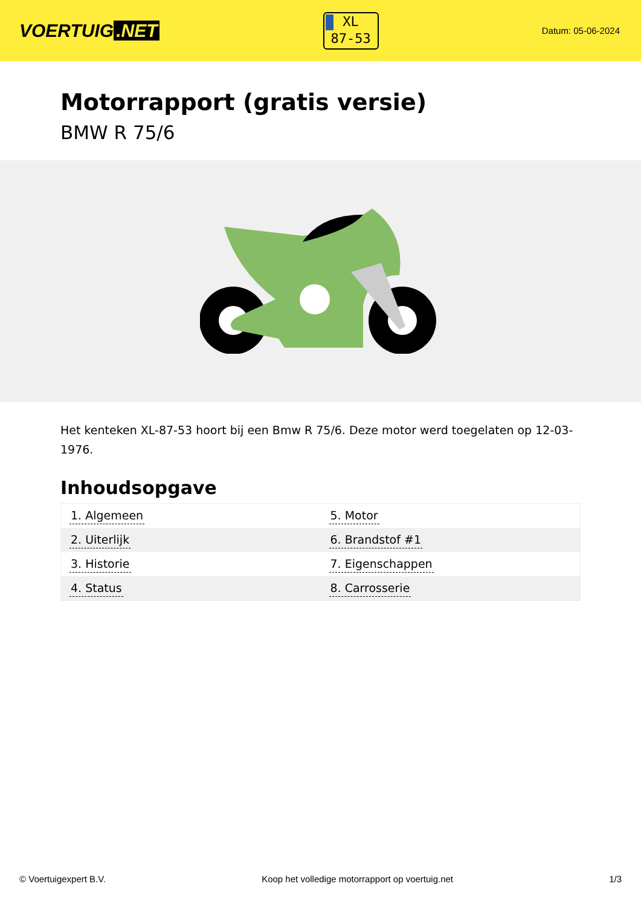VOERTUIG.NET
XL
87-53
Datum: 05-06-2024
Motorrapport (gratis versie)
BMW R 75/6
Het kenteken XL-87-53 hoort bij een Bmw R 75/6. Deze motor werd toegelaten op 12-03-1976.
Inhoudsopgave
| 1. Algemeen | 5. Motor |
| 2. Uiterlijk | 6. Brandstof #1 |
| 3. Historie | 7. Eigenschappen |
| 4. Status | 8. Carrosserie |
© Voertuigexpert B.V. Koop het volledige motorrapport op voertuig.net 1/3